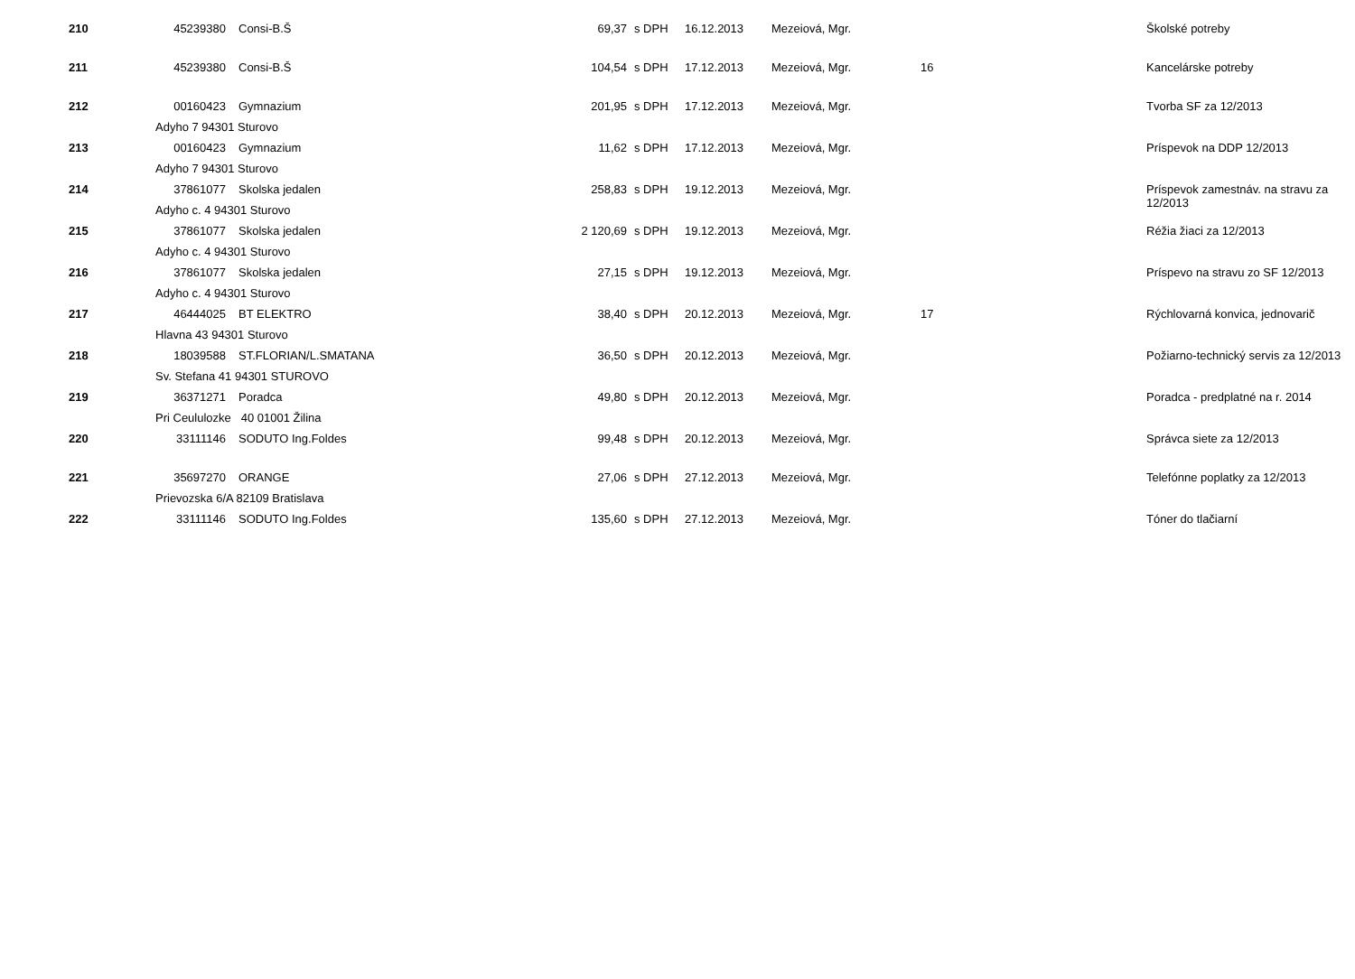| 210 | 45239380 | Consi-B.Š | 69,37 | s DPH | 16.12.2013 | Mezeiová, Mgr. | | Školské potreby |
| 211 | 45239380 | Consi-B.Š | 104,54 | s DPH | 17.12.2013 | Mezeiová, Mgr. | 16 | Kancelárske potreby |
| 212 | 00160423 | Gymnazium | 201,95 | s DPH | 17.12.2013 | Mezeiová, Mgr. | | Tvorba SF za 12/2013 |
| | Adyho 7 94301 Sturovo | | | | | | | |
| 213 | 00160423 | Gymnazium | 11,62 | s DPH | 17.12.2013 | Mezeiová, Mgr. | | Príspevok na DDP 12/2013 |
| | Adyho 7 94301 Sturovo | | | | | | | |
| 214 | 37861077 | Skolska jedalen | 258,83 | s DPH | 19.12.2013 | Mezeiová, Mgr. | | Príspevok zamestnáv. na stravu za 12/2013 |
| | Adyho c. 4 94301 Sturovo | | | | | | | |
| 215 | 37861077 | Skolska jedalen | 2 120,69 | s DPH | 19.12.2013 | Mezeiová, Mgr. | | Réžia žiaci za 12/2013 |
| | Adyho c. 4 94301 Sturovo | | | | | | | |
| 216 | 37861077 | Skolska jedalen | 27,15 | s DPH | 19.12.2013 | Mezeiová, Mgr. | | Príspevo na stravu zo SF 12/2013 |
| | Adyho c. 4 94301 Sturovo | | | | | | | |
| 217 | 46444025 | BT ELEKTRO | 38,40 | s DPH | 20.12.2013 | Mezeiová, Mgr. | 17 | Rýchlovarná konvica, jednovarič |
| | Hlavna 43 94301 Sturovo | | | | | | | |
| 218 | 18039588 | ST.FLORIAN/L.SMATANA | 36,50 | s DPH | 20.12.2013 | Mezeiová, Mgr. | | Požiarno-technický servis za 12/2013 |
| | Sv. Stefana 41 94301 STUROVO | | | | | | | |
| 219 | 36371271 | Poradca | 49,80 | s DPH | 20.12.2013 | Mezeiová, Mgr. | | Poradca - predplatné na r. 2014 |
| | Pri Ceululozke 40 01001 Žilina | | | | | | | |
| 220 | 33111146 | SODUTO Ing.Foldes | 99,48 | s DPH | 20.12.2013 | Mezeiová, Mgr. | | Správca siete za 12/2013 |
| 221 | 35697270 | ORANGE | 27,06 | s DPH | 27.12.2013 | Mezeiová, Mgr. | | Telefónne poplatky za 12/2013 |
| | Prievozska 6/A 82109 Bratislava | | | | | | | |
| 222 | 33111146 | SODUTO Ing.Foldes | 135,60 | s DPH | 27.12.2013 | Mezeiová, Mgr. | | Tóner do tlačiarní |